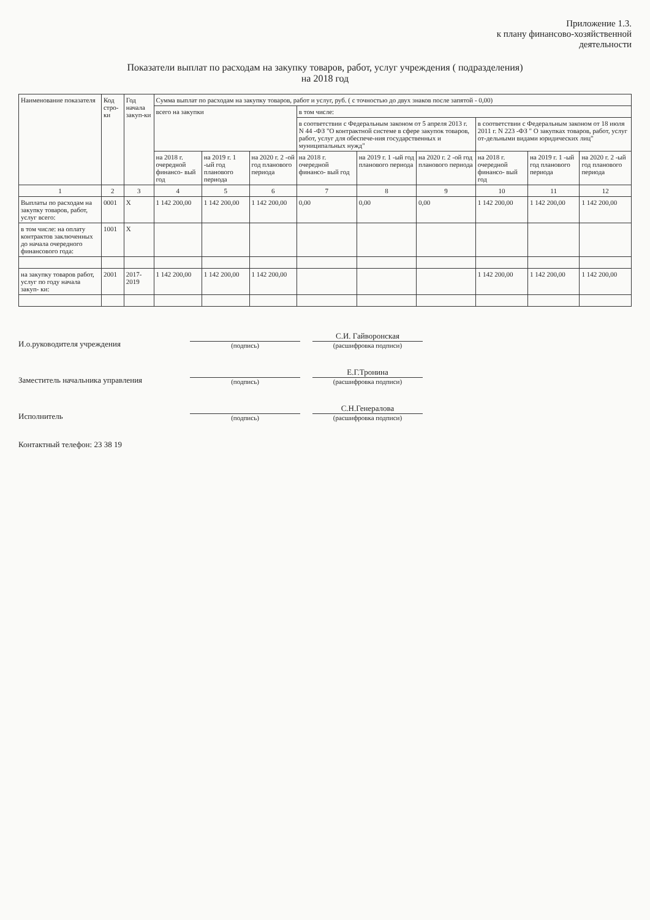Приложение 1.3.
к плану финансово-хозяйственной
деятельности
Показатели выплат по расходам на закупку товаров, работ, услуг учреждения ( подразделения)
на 2018 год
| Наименование показателя | Код стро-ки | Год начала закуп-ки | Сумма выплат по расходам на закупку товаров, работ и услуг, руб. ( с точностью до двух знаков после запятой - 0,00) | | | | | | | | |
| --- | --- | --- | --- | --- | --- | --- | --- | --- | --- | --- | --- |
| | | | всего на закупки | | | в том числе: | | | | | |
| | | | | | | в соответствии с Федеральным законом от 5 апреля 2013 г. N 44 -ФЗ "О контрактной системе в сфере закупок товаров, работ, услуг для обеспече-ния государственных и муниципальных нужд" | | | в соответствии с Федеральным законом от 18 июля 2011 г. N 223 -ФЗ " О закупках товаров, работ, услуг от-дельными видами юридических лиц" | | |
| | | | на 2018 г. очередной финансо- вый год | на 2019 г. 1 -ый год планового периода | на 2020 г. 2 -ой год планового периода | на 2018 г. очередной финансо- вый год | на 2019 г. 1 -ый год планового периода | на 2020 г. 2 -ой год планового периода | на 2018 г. очередной финансо- вый год | на 2019 г. 1 -ый год планового периода | на 2020 г. 2 -ый год планового периода |
| 1 | 2 | 3 | 4 | 5 | 6 | 7 | 8 | 9 | 10 | 11 | 12 |
| Выплаты по расходам на закупку товаров, работ, услуг всего: | 0001 | X | 1 142 200,00 | 1 142 200,00 | 1 142 200,00 | 0,00 | 0,00 | 0,00 | 1 142 200,00 | 1 142 200,00 | 1 142 200,00 |
| в том числе: на оплату контрактов заключенных до начала очередного финансового года: | 1001 | X | | | | | | | | | |
| на закупку товаров работ, услуг по году начала закуп- ки: | 2001 | 2017-2019 | 1 142 200,00 | 1 142 200,00 | 1 142 200,00 | | | | 1 142 200,00 | 1 142 200,00 | 1 142 200,00 |
И.о.руководителя учреждения
(подпись)
С.И. Гайворонская
(расшифровка подписи)
Заместитель начальника управления
(подпись)
Е.Г.Тронина
(расшифровка подписи)
Исполнитель
(подпись)
С.Н.Генералова
(расшифровка подписи)
Контактный телефон: 23 38 19